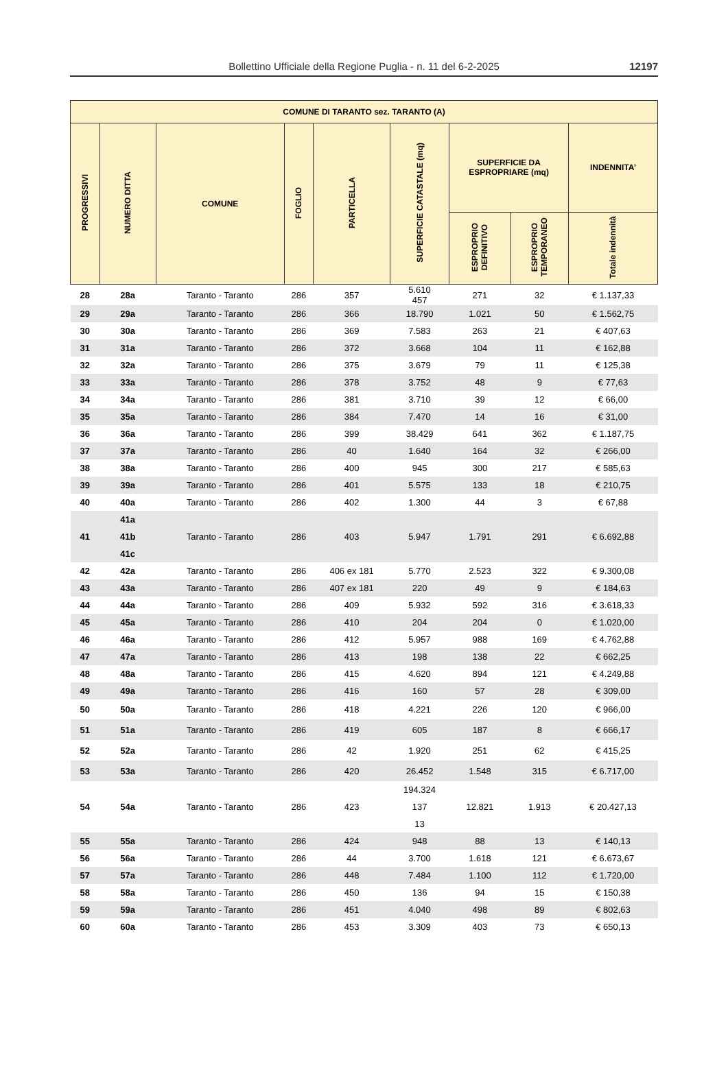Bollettino Ufficiale della Regione Puglia - n. 11 del 6-2-2025
12197
| COMUNE DI TARANTO sez. TARANTO (A) | | | | | | | | |
| --- | --- | --- | --- | --- | --- | --- | --- | --- |
| PROGRESSIVI | NUMERO DITTA | COMUNE | FOGLIO | PARTICELLA | SUPERFICIE CATASTALE (mq) | SUPERFICIE DA ESPROPRIARE (mq) | | INDENNITA’ |
| | | | | | | ESPROPRIO DEFINITIVO | ESPROPRIO TEMPORANEO | Totale indennità |
| 28 | 28a | Taranto - Taranto | 286 | 357 | 5.610 457 | 271 | 32 | € 1.137,33 |
| 29 | 29a | Taranto - Taranto | 286 | 366 | 18.790 | 1.021 | 50 | € 1.562,75 |
| 30 | 30a | Taranto - Taranto | 286 | 369 | 7.583 | 263 | 21 | € 407,63 |
| 31 | 31a | Taranto - Taranto | 286 | 372 | 3.668 | 104 | 11 | € 162,88 |
| 32 | 32a | Taranto - Taranto | 286 | 375 | 3.679 | 79 | 11 | € 125,38 |
| 33 | 33a | Taranto - Taranto | 286 | 378 | 3.752 | 48 | 9 | € 77,63 |
| 34 | 34a | Taranto - Taranto | 286 | 381 | 3.710 | 39 | 12 | € 66,00 |
| 35 | 35a | Taranto - Taranto | 286 | 384 | 7.470 | 14 | 16 | € 31,00 |
| 36 | 36a | Taranto - Taranto | 286 | 399 | 38.429 | 641 | 362 | € 1.187,75 |
| 37 | 37a | Taranto - Taranto | 286 | 40 | 1.640 | 164 | 32 | € 266,00 |
| 38 | 38a | Taranto - Taranto | 286 | 400 | 945 | 300 | 217 | € 585,63 |
| 39 | 39a | Taranto - Taranto | 286 | 401 | 5.575 | 133 | 18 | € 210,75 |
| 40 | 40a | Taranto - Taranto | 286 | 402 | 1.300 | 44 | 3 | € 67,88 |
| 41 | 41a 41b 41c | Taranto - Taranto | 286 | 403 | 5.947 | 1.791 | 291 | € 6.692,88 |
| 42 | 42a | Taranto - Taranto | 286 | 406 ex 181 | 5.770 | 2.523 | 322 | € 9.300,08 |
| 43 | 43a | Taranto - Taranto | 286 | 407 ex 181 | 220 | 49 | 9 | € 184,63 |
| 44 | 44a | Taranto - Taranto | 286 | 409 | 5.932 | 592 | 316 | € 3.618,33 |
| 45 | 45a | Taranto - Taranto | 286 | 410 | 204 | 204 | 0 | € 1.020,00 |
| 46 | 46a | Taranto - Taranto | 286 | 412 | 5.957 | 988 | 169 | € 4.762,88 |
| 47 | 47a | Taranto - Taranto | 286 | 413 | 198 | 138 | 22 | € 662,25 |
| 48 | 48a | Taranto - Taranto | 286 | 415 | 4.620 | 894 | 121 | € 4.249,88 |
| 49 | 49a | Taranto - Taranto | 286 | 416 | 160 | 57 | 28 | € 309,00 |
| 50 | 50a | Taranto - Taranto | 286 | 418 | 4.221 | 226 | 120 | € 966,00 |
| 51 | 51a | Taranto - Taranto | 286 | 419 | 605 | 187 | 8 | € 666,17 |
| 52 | 52a | Taranto - Taranto | 286 | 42 | 1.920 | 251 | 62 | € 415,25 |
| 53 | 53a | Taranto - Taranto | 286 | 420 | 26.452 | 1.548 | 315 | € 6.717,00 |
| 54 | 54a | Taranto - Taranto | 286 | 423 | 194.324 137 13 | 12.821 | 1.913 | € 20.427,13 |
| 55 | 55a | Taranto - Taranto | 286 | 424 | 948 | 88 | 13 | € 140,13 |
| 56 | 56a | Taranto - Taranto | 286 | 44 | 3.700 | 1.618 | 121 | € 6.673,67 |
| 57 | 57a | Taranto - Taranto | 286 | 448 | 7.484 | 1.100 | 112 | € 1.720,00 |
| 58 | 58a | Taranto - Taranto | 286 | 450 | 136 | 94 | 15 | € 150,38 |
| 59 | 59a | Taranto - Taranto | 286 | 451 | 4.040 | 498 | 89 | € 802,63 |
| 60 | 60a | Taranto - Taranto | 286 | 453 | 3.309 | 403 | 73 | € 650,13 |